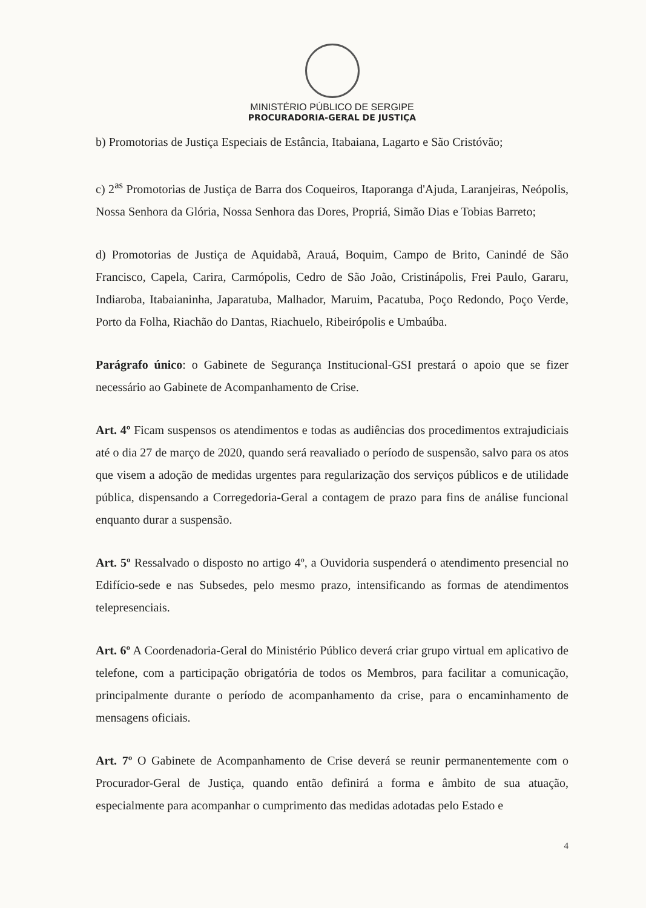MINISTÉRIO PÚBLICO DE SERGIPE
PROCURADORIA-GERAL DE JUSTIÇA
b) Promotorias de Justiça Especiais de Estância, Itabaiana, Lagarto e São Cristóvão;
c) 2<sup>as</sup> Promotorias de Justiça de Barra dos Coqueiros, Itaporanga d'Ajuda, Laranjeiras, Neópolis, Nossa Senhora da Glória, Nossa Senhora das Dores, Propriá, Simão Dias e Tobias Barreto;
d) Promotorias de Justiça de Aquidabã, Arauá, Boquim, Campo de Brito, Canindé de São Francisco, Capela, Carira, Carmópolis, Cedro de São João, Cristinápolis, Frei Paulo, Gararu, Indiaroba, Itabaianinha, Japaratuba, Malhador, Maruim, Pacatuba, Poço Redondo, Poço Verde, Porto da Folha, Riachão do Dantas, Riachuelo, Ribeirópolis e Umbaúba.
Parágrafo único: o Gabinete de Segurança Institucional-GSI prestará o apoio que se fizer necessário ao Gabinete de Acompanhamento de Crise.
Art. 4º Ficam suspensos os atendimentos e todas as audiências dos procedimentos extrajudiciais até o dia 27 de março de 2020, quando será reavaliado o período de suspensão, salvo para os atos que visem a adoção de medidas urgentes para regularização dos serviços públicos e de utilidade pública, dispensando a Corregedoria-Geral a contagem de prazo para fins de análise funcional enquanto durar a suspensão.
Art. 5º Ressalvado o disposto no artigo 4º, a Ouvidoria suspenderá o atendimento presencial no Edifício-sede e nas Subsedes, pelo mesmo prazo, intensificando as formas de atendimentos telepresenciais.
Art. 6º A Coordenadoria-Geral do Ministério Público deverá criar grupo virtual em aplicativo de telefone, com a participação obrigatória de todos os Membros, para facilitar a comunicação, principalmente durante o período de acompanhamento da crise, para o encaminhamento de mensagens oficiais.
Art. 7º O Gabinete de Acompanhamento de Crise deverá se reunir permanentemente com o Procurador-Geral de Justiça, quando então definirá a forma e âmbito de sua atuação, especialmente para acompanhar o cumprimento das medidas adotadas pelo Estado e
4